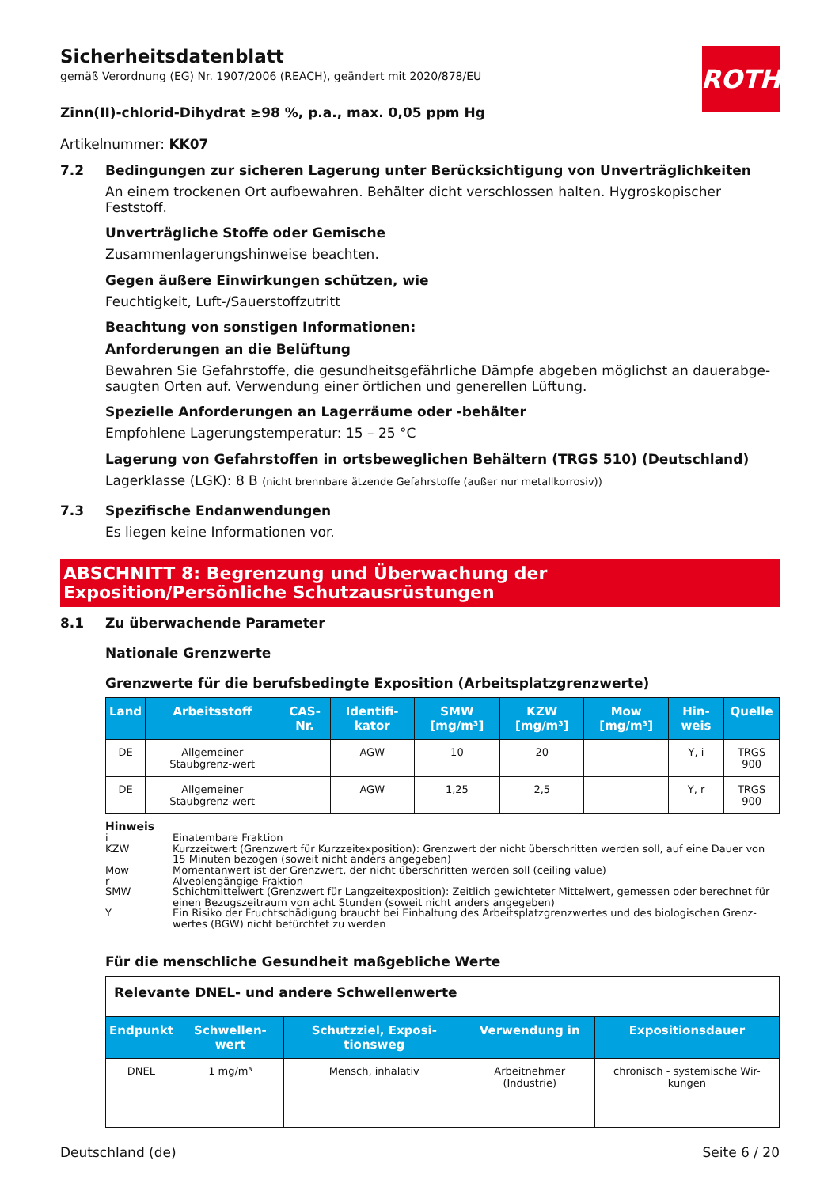ROTH
Sicherheitsdatenblatt
gemäß Verordnung (EG) Nr. 1907/2006 (REACH), geändert mit 2020/878/EU
Zinn(II)-chlorid-Dihydrat ≥98 %, p.a., max. 0,05 ppm Hg
Artikelnummer: KK07
7.2 Bedingungen zur sicheren Lagerung unter Berücksichtigung von Unverträglichkeiten
An einem trockenen Ort aufbewahren. Behälter dicht verschlossen halten. Hygroskopischer Feststoff.
Unverträgliche Stoffe oder Gemische
Zusammenlagerungshinweise beachten.
Gegen äußere Einwirkungen schützen, wie
Feuchtigkeit, Luft-/Sauerstoffzutritt
Beachtung von sonstigen Informationen:
Anforderungen an die Belüftung
Bewahren Sie Gefahrstoffe, die gesundheitsgefährliche Dämpfe abgeben möglichst an dauerabge-saugten Orten auf. Verwendung einer örtlichen und generellen Lüftung.
Spezielle Anforderungen an Lagerräume oder -behälter
Empfohlene Lagerungstemperatur: 15 – 25 °C
Lagerung von Gefahrstoffen in ortsbeweglichen Behältern (TRGS 510) (Deutschland)
Lagerklasse (LGK): 8 B (nicht brennbare ätzende Gefahrstoffe (außer nur metallkorrosiv))
7.3 Spezifische Endanwendungen
Es liegen keine Informationen vor.
ABSCHNITT 8: Begrenzung und Überwachung der Exposition/Persönliche Schutzausrüstungen
8.1 Zu überwachende Parameter
Nationale Grenzwerte
Grenzwerte für die berufsbedingte Exposition (Arbeitsplatzgrenzwerte)
| Land | Arbeitsstoff | CAS-Nr. | Identifi-kator | SMW [mg/m³] | KZW [mg/m³] | Mow [mg/m³] | Hin-weis | Quelle |
| --- | --- | --- | --- | --- | --- | --- | --- | --- |
| DE | Allgemeiner Staubgrenz-wert | | AGW | 10 | 20 | | Y, i | TRGS 900 |
| DE | Allgemeiner Staubgrenz-wert | | AGW | 1,25 | 2,5 | | Y, r | TRGS 900 |
Hinweis
i Einatembare Fraktion
KZW Kurzzeitwert (Grenzwert für Kurzzeitexposition): Grenzwert der nicht überschritten werden soll, auf eine Dauer von 15 Minuten bezogen (soweit nicht anders angegeben)
Mow Momentanwert ist der Grenzwert, der nicht überschritten werden soll (ceiling value)
r Alveolengängige Fraktion
SMW Schichtmittelwert (Grenzwert für Langzeitexposition): Zeitlich gewichteter Mittelwert, gemessen oder berechnet für einen Bezugszeitraum von acht Stunden (soweit nicht anders angegeben)
Y Ein Risiko der Fruchtschädigung braucht bei Einhaltung des Arbeitsplatzgrenzwertes und des biologischen Grenz-wertes (BGW) nicht befürchtet zu werden
Für die menschliche Gesundheit maßgebliche Werte
| Relevante DNEL- und andere Schwellenwerte | | | | |
| Endpunkt | Schwellen-wert | Schutzziel, Exposi-tionsweg | Verwendung in | Expositionsdauer |
| DNEL | 1 mg/m³ | Mensch, inhalativ | Arbeitnehmer (Industrie) | chronisch - systemische Wir-kungen |
Deutschland (de) Seite 6 / 20